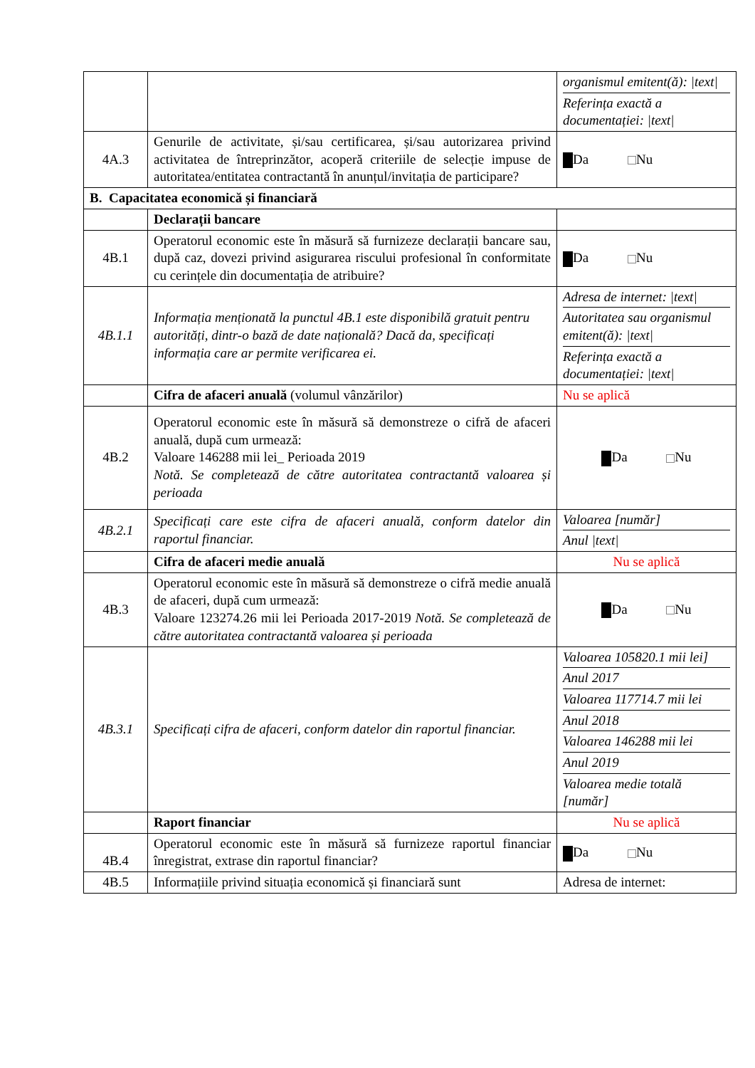| | | organismul emitent(ă): /text/ Referința exactă a documentației: /text/ |
| 4A.3 | Genurile de activitate, și/sau certificarea, și/sau autorizarea privind activitatea de întreprinzător, acoperă criteriile de selecție impuse de autoritatea/entitatea contractantă în anunțul/invitația de participare? | Da Nu |
| B. Capacitatea economică și financiară | | |
| | Declarații bancare | |
| 4B.1 | Operatorul economic este în măsură să furnizeze declarații bancare sau, după caz, dovezi privind asigurarea riscului profesional în conformitate cu cerințele din documentația de atribuire? | Da Nu |
| 4B.1.1 | Informația menționată la punctul 4B.1 este disponibilă gratuit pentru autorități, dintr-o bază de date națională? Dacă da, specificați informația care ar permite verificarea ei. | Adresa de internet: /text/ Autoritatea sau organismul emitent(ă): /text/ Referința exactă a documentației: /text/ |
| | Cifra de afaceri anuală (volumul vânzărilor) | Nu se aplică |
| 4B.2 | Operatorul economic este în măsură să demonstreze o cifră de afaceri anuală, după cum urmează: Valoare 146288 mii lei_ Perioada 2019 Notă. Se completează de către autoritatea contractantă valoarea și perioada | Da Nu |
| 4B.2.1 | Specificați care este cifra de afaceri anuală, conform datelor din raportul financiar. | Valoarea [număr] Anul /text/ |
| | Cifra de afaceri medie anuală | Nu se aplică |
| 4B.3 | Operatorul economic este în măsură să demonstreze o cifră medie anuală de afaceri, după cum urmează: Valoare 123274.26 mii lei Perioada 2017-2019 Notă. Se completează de către autoritatea contractantă valoarea și perioada | Da Nu |
| 4B.3.1 | Specificați cifra de afaceri, conform datelor din raportul financiar. | Valoarea 105820.1 mii lei] Anul 2017 Valoarea 117714.7 mii lei Anul 2018 Valoarea 146288 mii lei Anul 2019 Valoarea medie totală [număr] |
| | Raport financiar | Nu se aplică |
| 4B.4 | Operatorul economic este în măsură să furnizeze raportul financiar înregistrat, extrase din raportul financiar? | Da Nu |
| 4B.5 | Informațiile privind situația economică și financiară sunt | Adresa de internet: |